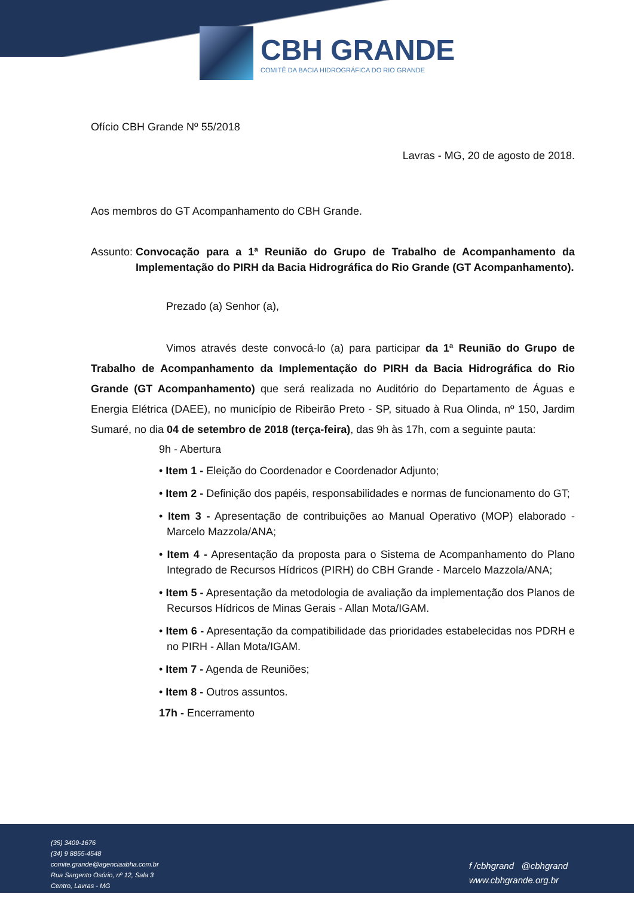CBH GRANDE
COMITÊ DA BACIA HIDROGRÁFICA DO RIO GRANDE
Ofício CBH Grande Nº 55/2018
Lavras - MG, 20 de agosto de 2018.
Aos membros do GT Acompanhamento do CBH Grande.
Assunto: Convocação para a 1ª Reunião do Grupo de Trabalho de Acompanhamento da Implementação do PIRH da Bacia Hidrográfica do Rio Grande (GT Acompanhamento).
Prezado (a) Senhor (a),
Vimos através deste convocá-lo (a) para participar da 1ª Reunião do Grupo de Trabalho de Acompanhamento da Implementação do PIRH da Bacia Hidrográfica do Rio Grande (GT Acompanhamento) que será realizada no Auditório do Departamento de Águas e Energia Elétrica (DAEE), no município de Ribeirão Preto - SP, situado à Rua Olinda, nº 150, Jardim Sumaré, no dia 04 de setembro de 2018 (terça-feira), das 9h às 17h, com a seguinte pauta:
9h - Abertura
• Item 1 - Eleição do Coordenador e Coordenador Adjunto;
• Item 2 - Definição dos papéis, responsabilidades e normas de funcionamento do GT;
• Item 3 - Apresentação de contribuições ao Manual Operativo (MOP) elaborado - Marcelo Mazzola/ANA;
• Item 4 - Apresentação da proposta para o Sistema de Acompanhamento do Plano Integrado de Recursos Hídricos (PIRH) do CBH Grande - Marcelo Mazzola/ANA;
• Item 5 - Apresentação da metodologia de avaliação da implementação dos Planos de Recursos Hídricos de Minas Gerais - Allan Mota/IGAM.
• Item 6 - Apresentação da compatibilidade das prioridades estabelecidas nos PDRH e no PIRH - Allan Mota/IGAM.
• Item 7 - Agenda de Reuniões;
• Item 8 - Outros assuntos.
17h - Encerramento
(35) 3409-1676
(34) 9 8855-4548
comite.grande@agenciaabha.com.br
Rua Sargento Osório, nº 12, Sala 3
Centro, Lavras - MG
f /cbhgrand @cbhgrand
www.cbhgrande.org.br